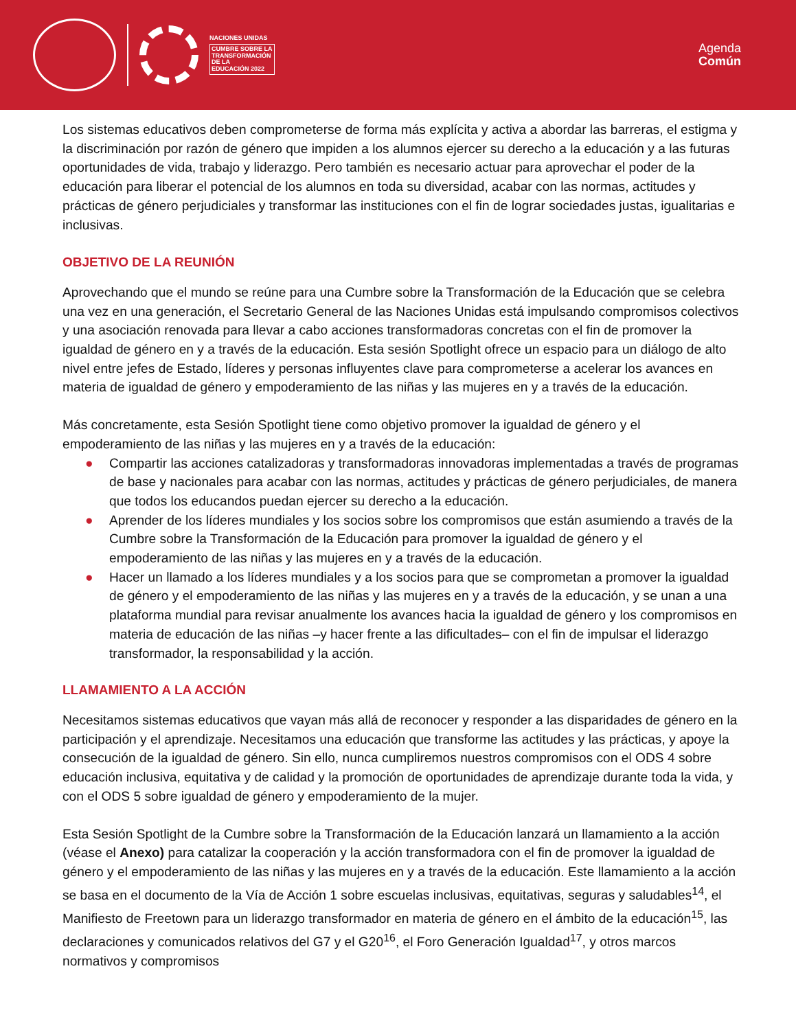NACIONES UNIDAS
CUMBRE SOBRE LA
TRANSFORMACIÓN
DE LA
EDUCACIÓN 2022
Agenda
Común
Los sistemas educativos deben comprometerse de forma más explícita y activa a abordar las barreras, el estigma y la discriminación por razón de género que impiden a los alumnos ejercer su derecho a la educación y a las futuras oportunidades de vida, trabajo y liderazgo. Pero también es necesario actuar para aprovechar el poder de la educación para liberar el potencial de los alumnos en toda su diversidad, acabar con las normas, actitudes y prácticas de género perjudiciales y transformar las instituciones con el fin de lograr sociedades justas, igualitarias e inclusivas.
OBJETIVO DE LA REUNIÓN
Aprovechando que el mundo se reúne para una Cumbre sobre la Transformación de la Educación que se celebra una vez en una generación, el Secretario General de las Naciones Unidas está impulsando compromisos colectivos y una asociación renovada para llevar a cabo acciones transformadoras concretas con el fin de promover la igualdad de género en y a través de la educación. Esta sesión Spotlight ofrece un espacio para un diálogo de alto nivel entre jefes de Estado, líderes y personas influyentes clave para comprometerse a acelerar los avances en materia de igualdad de género y empoderamiento de las niñas y las mujeres en y a través de la educación.
Más concretamente, esta Sesión Spotlight tiene como objetivo promover la igualdad de género y el empoderamiento de las niñas y las mujeres en y a través de la educación:
● Compartir las acciones catalizadoras y transformadoras innovadoras implementadas a través de programas de base y nacionales para acabar con las normas, actitudes y prácticas de género perjudiciales, de manera que todos los educandos puedan ejercer su derecho a la educación.
● Aprender de los líderes mundiales y los socios sobre los compromisos que están asumiendo a través de la Cumbre sobre la Transformación de la Educación para promover la igualdad de género y el empoderamiento de las niñas y las mujeres en y a través de la educación.
● Hacer un llamado a los líderes mundiales y a los socios para que se comprometan a promover la igualdad de género y el empoderamiento de las niñas y las mujeres en y a través de la educación, y se unan a una plataforma mundial para revisar anualmente los avances hacia la igualdad de género y los compromisos en materia de educación de las niñas –y hacer frente a las dificultades– con el fin de impulsar el liderazgo transformador, la responsabilidad y la acción.
LLAMAMIENTO A LA ACCIÓN
Necesitamos sistemas educativos que vayan más allá de reconocer y responder a las disparidades de género en la participación y el aprendizaje. Necesitamos una educación que transforme las actitudes y las prácticas, y apoye la consecución de la igualdad de género. Sin ello, nunca cumpliremos nuestros compromisos con el ODS 4 sobre educación inclusiva, equitativa y de calidad y la promoción de oportunidades de aprendizaje durante toda la vida, y con el ODS 5 sobre igualdad de género y empoderamiento de la mujer.
Esta Sesión Spotlight de la Cumbre sobre la Transformación de la Educación lanzará un llamamiento a la acción (véase el Anexo) para catalizar la cooperación y la acción transformadora con el fin de promover la igualdad de género y el empoderamiento de las niñas y las mujeres en y a través de la educación. Este llamamiento a la acción se basa en el documento de la Vía de Acción 1 sobre escuelas inclusivas, equitativas, seguras y saludables<sup>14</sup>, el Manifiesto de Freetown para un liderazgo transformador en materia de género en el ámbito de la educación<sup>15</sup>, las declaraciones y comunicados relativos del G7 y el G20<sup>16</sup>, el Foro Generación Igualdad<sup>17</sup>, y otros marcos normativos y compromisos